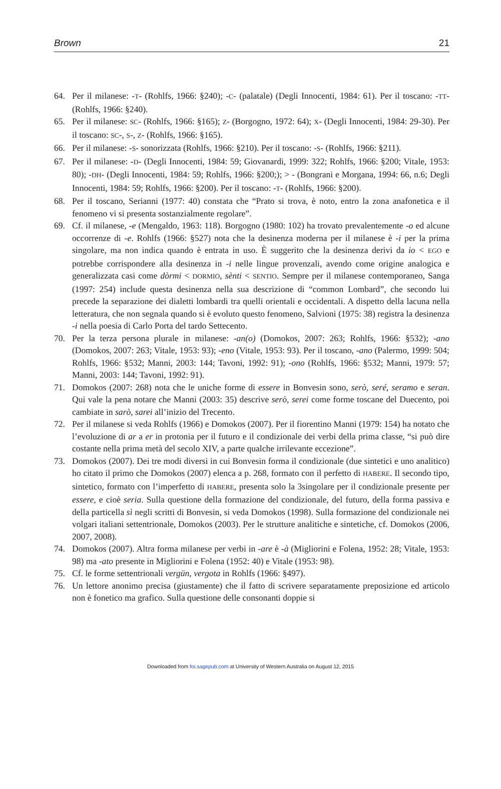Brown 21
64. Per il milanese: -T- (Rohlfs, 1966: §240); -C- (palatale) (Degli Innocenti, 1984: 61). Per il toscano: -TT- (Rohlfs, 1966: §240).
65. Per il milanese: SC- (Rohlfs, 1966: §165); Z- (Borgogno, 1972: 64); X- (Degli Innocenti, 1984: 29-30). Per il toscano: SC-, S-, Z- (Rohlfs, 1966: §165).
66. Per il milanese: -S- sonorizzata (Rohlfs, 1966: §210). Per il toscano: -S- (Rohlfs, 1966: §211).
67. Per il milanese: -D- (Degli Innocenti, 1984: 59; Giovanardi, 1999: 322; Rohlfs, 1966: §200; Vitale, 1953: 80); -DH- (Degli Innocenti, 1984: 59; Rohlfs, 1966: §200;); > - (Bongrani e Morgana, 1994: 66, n.6; Degli Innocenti, 1984: 59; Rohlfs, 1966: §200). Per il toscano: -T- (Rohlfs, 1966: §200).
68. Per il toscano, Serianni (1977: 40) constata che “Prato si trova, è noto, entro la zona anafonetica e il fenomeno vi si presenta sostanzialmente regolare”.
69. Cf. il milanese, -e (Mengaldo, 1963: 118). Borgogno (1980: 102) ha trovato prevalentemente -o ed alcune occorrenze di -e. Rohlfs (1966: §527) nota che la desinenza moderna per il milanese è -i per la prima singolare, ma non indica quando è entrata in uso. È suggerito che la desinenza derivi da io < EGO e potrebbe corrispondere alla desinenza in -i nelle lingue provenzali, avendo come origine analogica e generalizzata casi come dòrmi < DORMIO, sènti < SENTIO. Sempre per il milanese contemporaneo, Sanga (1997: 254) include questa desinenza nella sua descrizione di “common Lombard”, che secondo lui precede la separazione dei dialetti lombardi tra quelli orientali e occidentali. A dispetto della lacuna nella letteratura, che non segnala quando si è evoluto questo fenomeno, Salvioni (1975: 38) registra la desinenza -i nella poesia di Carlo Porta del tardo Settecento.
70. Per la terza persona plurale in milanese: -an(o) (Domokos, 2007: 263; Rohlfs, 1966: §532); -ano (Domokos, 2007: 263; Vitale, 1953: 93); -eno (Vitale, 1953: 93). Per il toscano, -ano (Palermo, 1999: 504; Rohlfs, 1966: §532; Manni, 2003: 144; Tavoni, 1992: 91); -ono (Rohlfs, 1966: §532; Manni, 1979: 57; Manni, 2003: 144; Tavoni, 1992: 91).
71. Domokos (2007: 268) nota che le uniche forme di essere in Bonvesin sono, serò, seré, seramo e seran. Qui vale la pena notare che Manni (2003: 35) descrive serò, serei come forme toscane del Duecento, poi cambiate in sarò, sarei all’inizio del Trecento.
72. Per il milanese si veda Rohlfs (1966) e Domokos (2007). Per il fiorentino Manni (1979: 154) ha notato che l’evoluzione di ar a er in protonia per il futuro e il condizionale dei verbi della prima classe, “si può dire costante nella prima metà del secolo XIV, a parte qualche irrilevante eccezione”.
73. Domokos (2007). Dei tre modi diversi in cui Bonvesin forma il condizionale (due sintetici e uno analitico) ho citato il primo che Domokos (2007) elenca a p. 268, formato con il perfetto di HABERE. Il secondo tipo, sintetico, formato con l’imperfetto di HABERE, presenta solo la 3singolare per il condizionale presente per essere, e cioè seria. Sulla questione della formazione del condizionale, del futuro, della forma passiva e della particella sì negli scritti di Bonvesin, si veda Domokos (1998). Sulla formazione del condizionale nei volgari italiani settentrionale, Domokos (2003). Per le strutture analitiche e sintetiche, cf. Domokos (2006, 2007, 2008).
74. Domokos (2007). Altra forma milanese per verbi in -are è -à (Migliorini e Folena, 1952: 28; Vitale, 1953: 98) ma -ato presente in Migliorini e Folena (1952: 40) e Vitale (1953: 98).
75. Cf. le forme settentrionali vergün, vergota in Rohlfs (1966: §497).
76. Un lettore anonimo precisa (giustamente) che il fatto di scrivere separatamente preposizione ed articolo non è fonetico ma grafico. Sulla questione delle consonanti doppie si
Downloaded from foi.sagepub.com at University of Western Australia on August 12, 2015